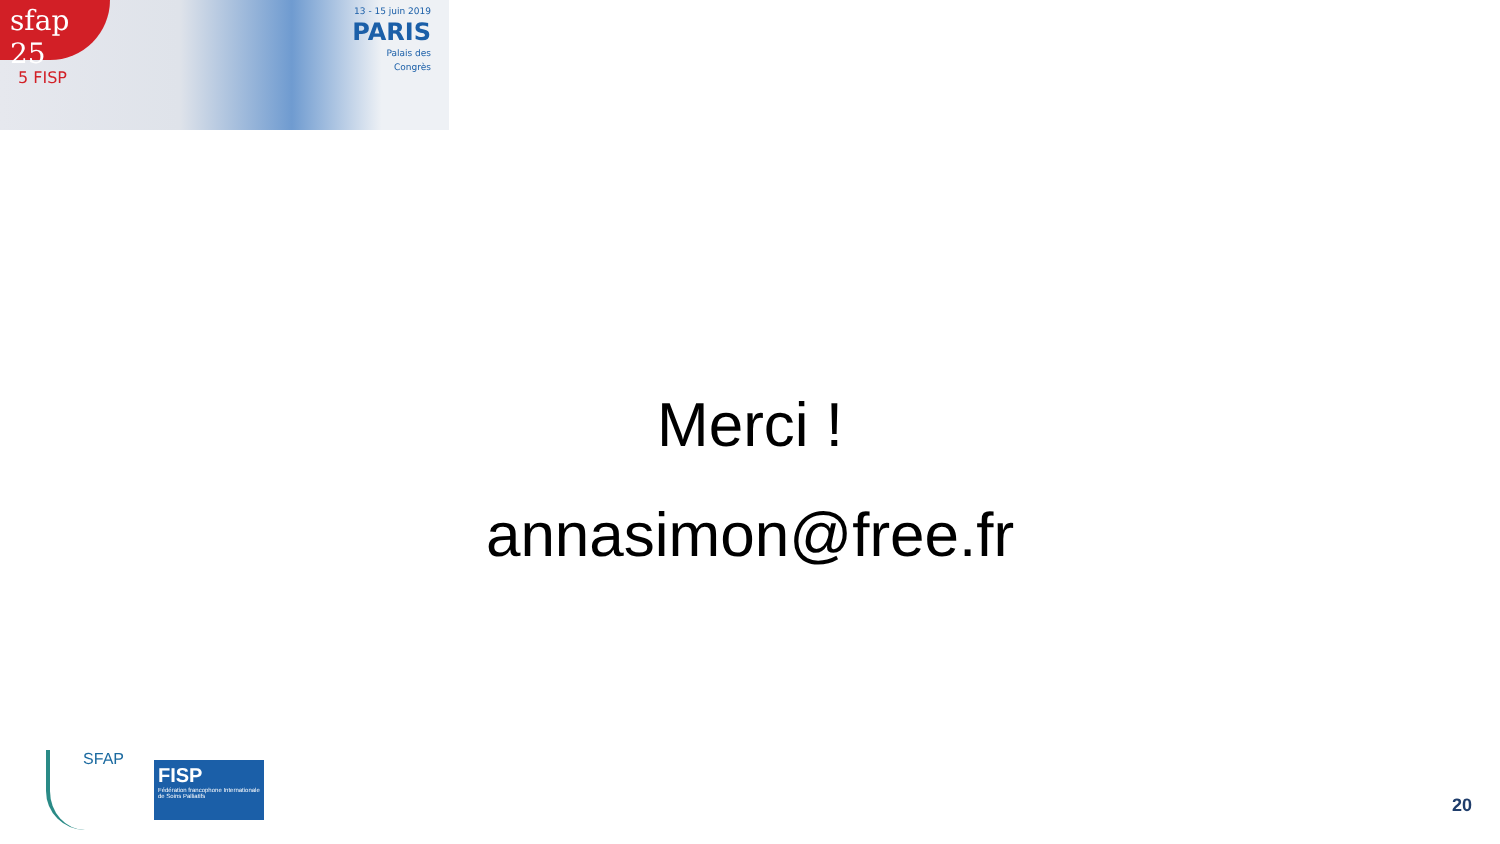sfap 25
5 FISP
13 - 15 juin 2019
PARIS
Palais des
Congrès
Merci !
annasimon@free.fr
SFAP
FISP
Fédération francophone Internationale de Soins Palliatifs
20